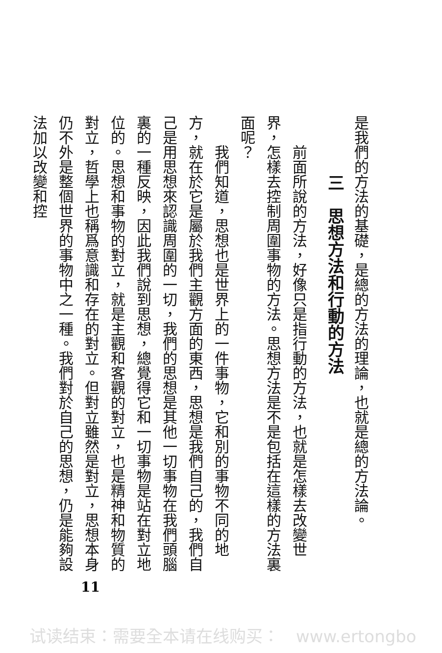是我們的方法的基礎，是總的方法的理論，也就是總的方法論。
三　思想方法和行動的方法
前面所說的方法，好像只是指行動的方法，也就是怎樣去改變世界，怎樣去控制周圍事物的方法。思想方法是不是包括在這樣的方法裏面呢？
我們知道，思想也是世界上的一件事物，它和別的事物不同的地方，就在於它是屬於我們主觀方面的東西，思想是我們自己的，我們自己是用思想來認識周圍的一切，我們的思想是其他一切事物在我們頭腦裏的一種反映，因此我們說到思想，總覺得它和一切事物是站在對立地位的。思想和事物的對立，就是主觀和客觀的對立，也是精神和物質的對立，哲學上也稱爲意識和存在的對立。但對立雖然是對立，思想本身仍不外是整個世界的事物中之一種。我們對於自己的思想，仍是能夠設法加以改變和控
11
试读结束：需要全本请在线购买：　www.ertongbo